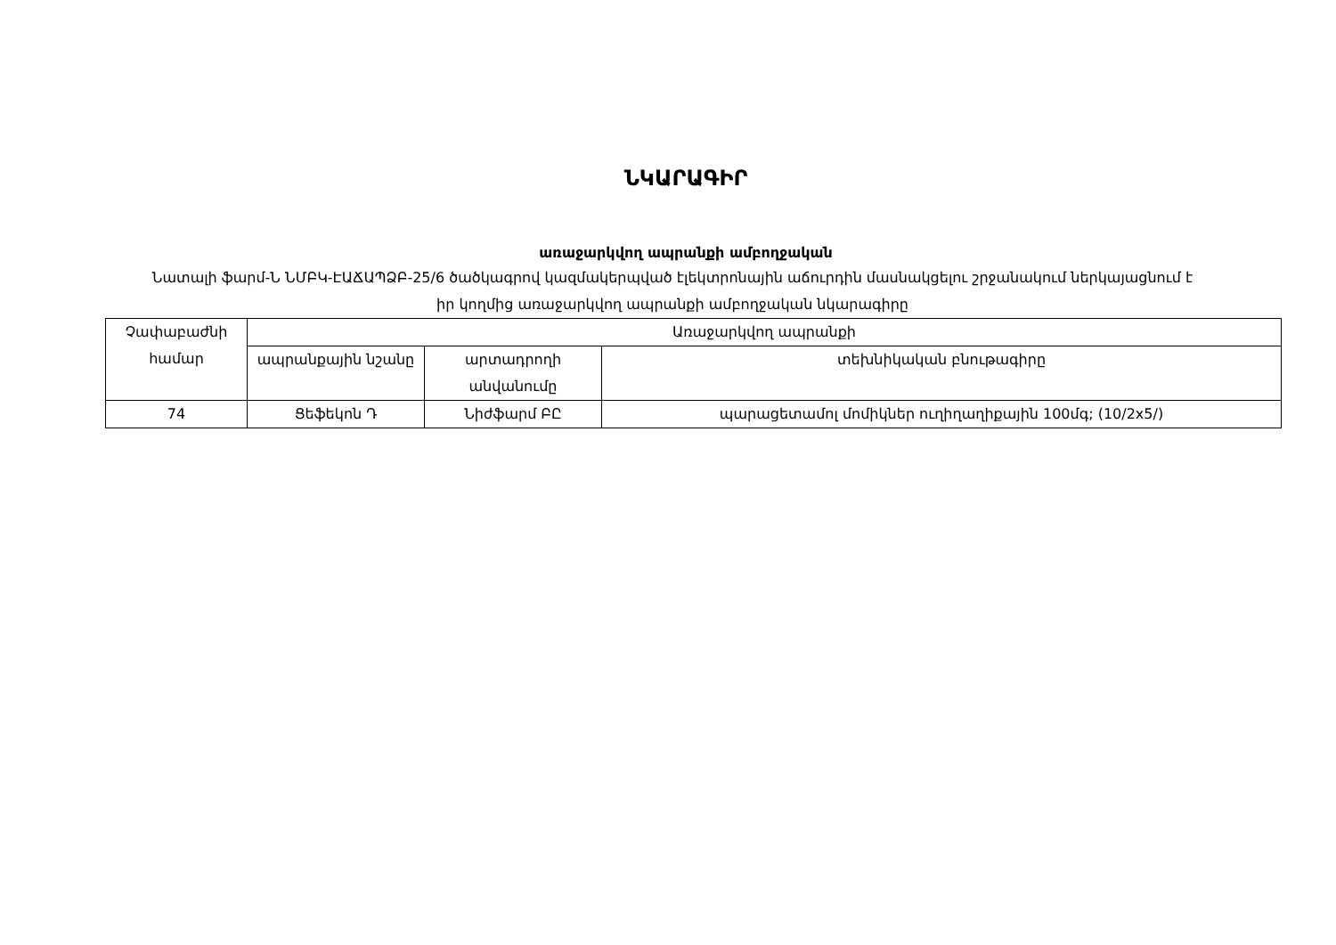ՆԿԱՐԱԳԻՐ
առաջարկվող ապրանքի ամբողջական
Նատալի ֆարմ-Ն ՆՄԲԿ-ԷԱՃԱՊՁԲ-25/6 ծածկագրով կազմակերպված էլեկտրոնային աճուրդին մասնակցելու շրջանակում ներկայացնում է իր կողմից առաջարկվող ապրանքի ամբողջական նկարագիրը
| Չափաբաժնի համար | Առաջարկվող ապրանքի | | |
| | ապրանքային նշանը | արտադրողի անվանումը | տեխնիկական բնութագիրը |
| 74 | Ցեֆեկոն Դ | Նիժֆարմ ԲԸ | պարացետամոլ մոմիկներ ուղիղաղիքային 100մգ; (10/2x5/) |